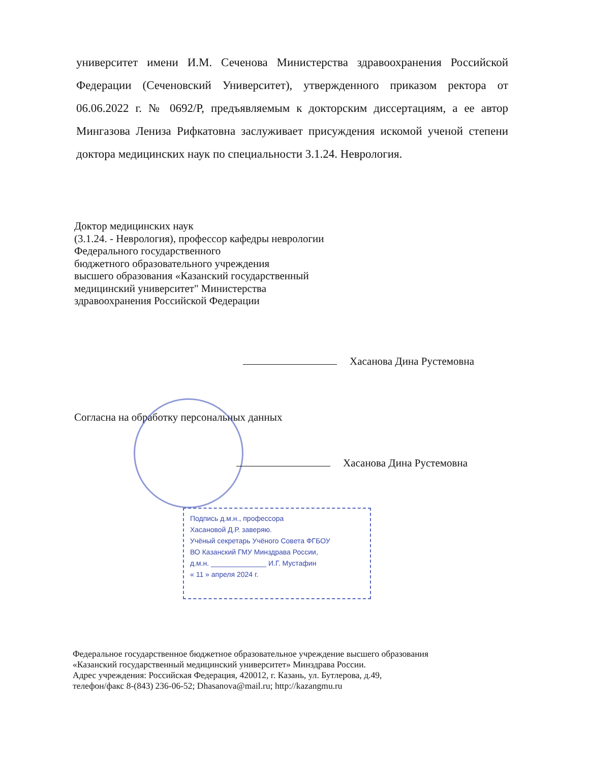университет имени И.М. Сеченова Министерства здравоохранения Российской Федерации (Сеченовский Университет), утвержденного приказом ректора от 06.06.2022 г. № 0692/Р, предъявляемым к докторским диссертациям, а ее автор Мингазова Лениза Рифкатовна заслуживает присуждения искомой ученой степени доктора медицинских наук по специальности 3.1.24. Неврология.
Доктор медицинских наук
(3.1.24. - Неврология), профессор кафедры неврологии
Федерального государственного
бюджетного образовательного учреждения
высшего образования «Казанский государственный
медицинский университет" Министерства
здравоохранения Российской Федерации
Хасанова Дина Рустемовна
Согласна на обработку персональных данных
Хасанова Дина Рустемовна
Подпись д.м.н., профессора
Хасановой Д.Р. заверяю.
Учёный секретарь Учёного Совета ФГБОУ
ВО Казанский ГМУ Минздрава России,
д.м.н. ______________ И.Г. Мустафин
« 11 » апреля 2024 г.
Федеральное государственное бюджетное образовательное учреждение высшего образования
«Казанский государственный медицинский университет» Минздрава России.
Адрес учреждения: Российская Федерация, 420012, г. Казань, ул. Бутлерова, д.49,
телефон/факс 8-(843) 236-06-52; Dhasanova@mail.ru; http://kazangmu.ru